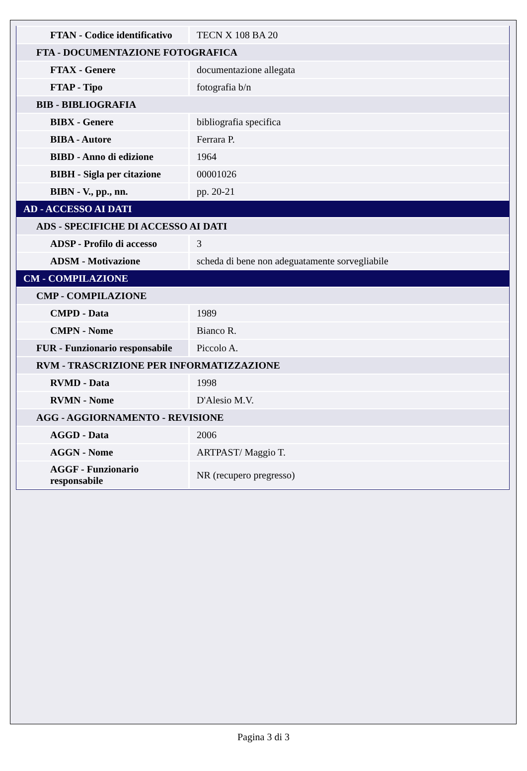| FTAN - Codice identificativo | TECN X 108 BA 20 |
| FTA - DOCUMENTAZIONE FOTOGRAFICA | |
| FTAX - Genere | documentazione allegata |
| FTAP - Tipo | fotografia b/n |
| BIB - BIBLIOGRAFIA | |
| BIBX - Genere | bibliografia specifica |
| BIBA - Autore | Ferrara P. |
| BIBD - Anno di edizione | 1964 |
| BIBH - Sigla per citazione | 00001026 |
| BIBN - V., pp., nn. | pp. 20-21 |
| AD - ACCESSO AI DATI | |
| ADS - SPECIFICHE DI ACCESSO AI DATI | |
| ADSP - Profilo di accesso | 3 |
| ADSM - Motivazione | scheda di bene non adeguatamente sorvegliabile |
| CM - COMPILAZIONE | |
| CMP - COMPILAZIONE | |
| CMPD - Data | 1989 |
| CMPN - Nome | Bianco R. |
| FUR - Funzionario responsabile | Piccolo A. |
| RVM - TRASCRIZIONE PER INFORMATIZZAZIONE | |
| RVMD - Data | 1998 |
| RVMN - Nome | D'Alesio M.V. |
| AGG - AGGIORNAMENTO - REVISIONE | |
| AGGD - Data | 2006 |
| AGGN - Nome | ARTPAST/ Maggio T. |
| AGGF - Funzionario responsabile | NR (recupero pregresso) |
Pagina 3 di 3